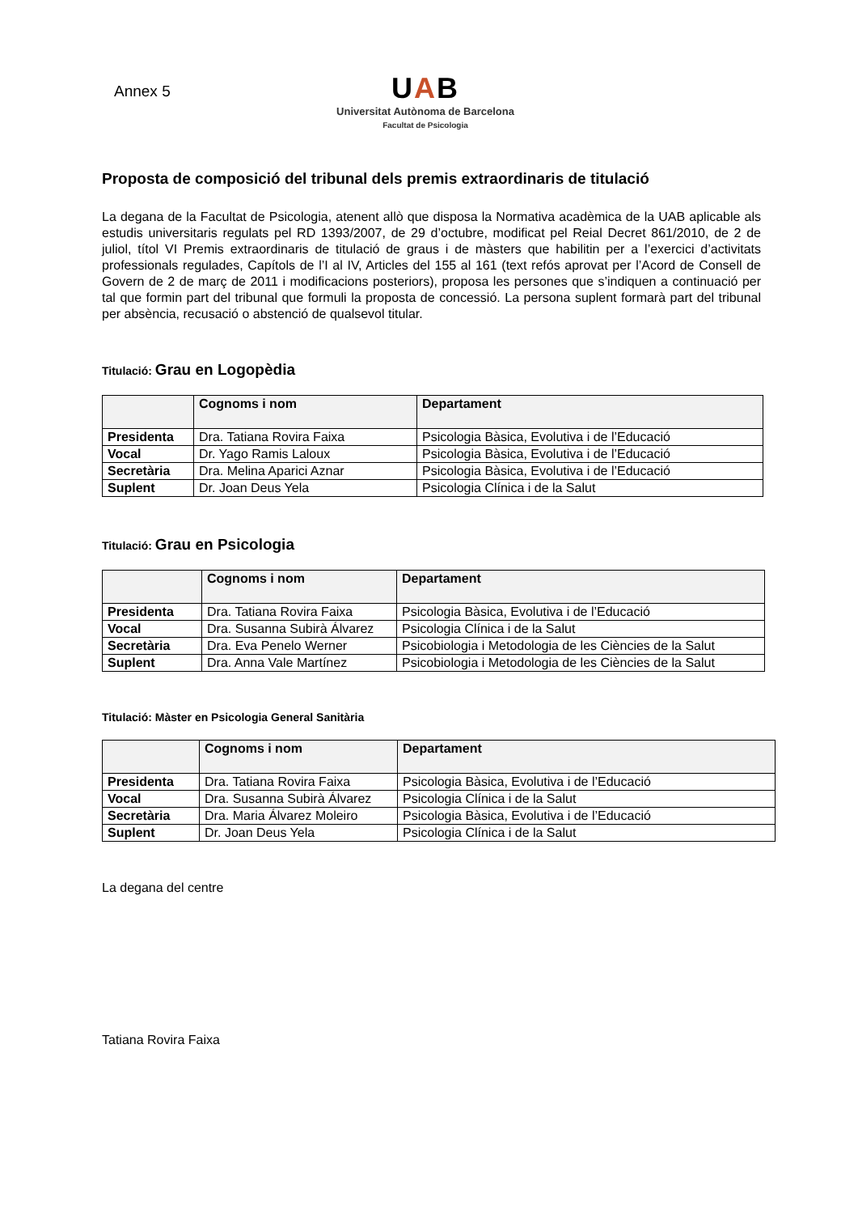Annex 5
UAB
Universitat Autònoma de Barcelona
Facultat de Psicologia
Proposta de composició del tribunal dels premis extraordinaris de titulació
La degana de la Facultat de Psicologia, atenent allò que disposa la Normativa acadèmica de la UAB aplicable als estudis universitaris regulats pel RD 1393/2007, de 29 d’octubre, modificat pel Reial Decret 861/2010, de 2 de juliol, títol VI Premis extraordinaris de titulació de graus i de màsters que habilitin per a l’exercici d’activitats professionals regulades, Capítols de l’I al IV, Articles del 155 al 161 (text refós aprovat per l’Acord de Consell de Govern de 2 de març de 2011 i modificacions posteriors), proposa les persones que s’indiquen a continuació per tal que formin part del tribunal que formuli la proposta de concessió. La persona suplent formarà part del tribunal per absència, recusació o abstenció de qualsevol titular.
Titulació: Grau en Logopèdia
| | Cognoms i nom | Departament |
| --- | --- | --- |
| Presidenta | Dra. Tatiana Rovira Faixa | Psicologia Bàsica, Evolutiva i de l’Educació |
| Vocal | Dr. Yago Ramis Laloux | Psicologia Bàsica, Evolutiva i de l’Educació |
| Secretària | Dra. Melina Aparici Aznar | Psicologia Bàsica, Evolutiva i de l’Educació |
| Suplent | Dr. Joan Deus Yela | Psicologia Clínica i de la Salut |
Titulació: Grau en Psicologia
| | Cognoms i nom | Departament |
| --- | --- | --- |
| Presidenta | Dra. Tatiana Rovira Faixa | Psicologia Bàsica, Evolutiva i de l’Educació |
| Vocal | Dra. Susanna Subirà Álvarez | Psicologia Clínica i de la Salut |
| Secretària | Dra. Eva Penelo Werner | Psicobiologia i Metodologia de les Ciències de la Salut |
| Suplent | Dra. Anna Vale Martínez | Psicobiologia i Metodologia de les Ciències de la Salut |
Titulació: Màster en Psicologia General Sanitària
| | Cognoms i nom | Departament |
| --- | --- | --- |
| Presidenta | Dra. Tatiana Rovira Faixa | Psicologia Bàsica, Evolutiva i de l’Educació |
| Vocal | Dra. Susanna Subirà Álvarez | Psicologia Clínica i de la Salut |
| Secretària | Dra. Maria Álvarez Moleiro | Psicologia Bàsica, Evolutiva i de l’Educació |
| Suplent | Dr. Joan Deus Yela | Psicologia Clínica i de la Salut |
La degana del centre
Tatiana Rovira Faixa